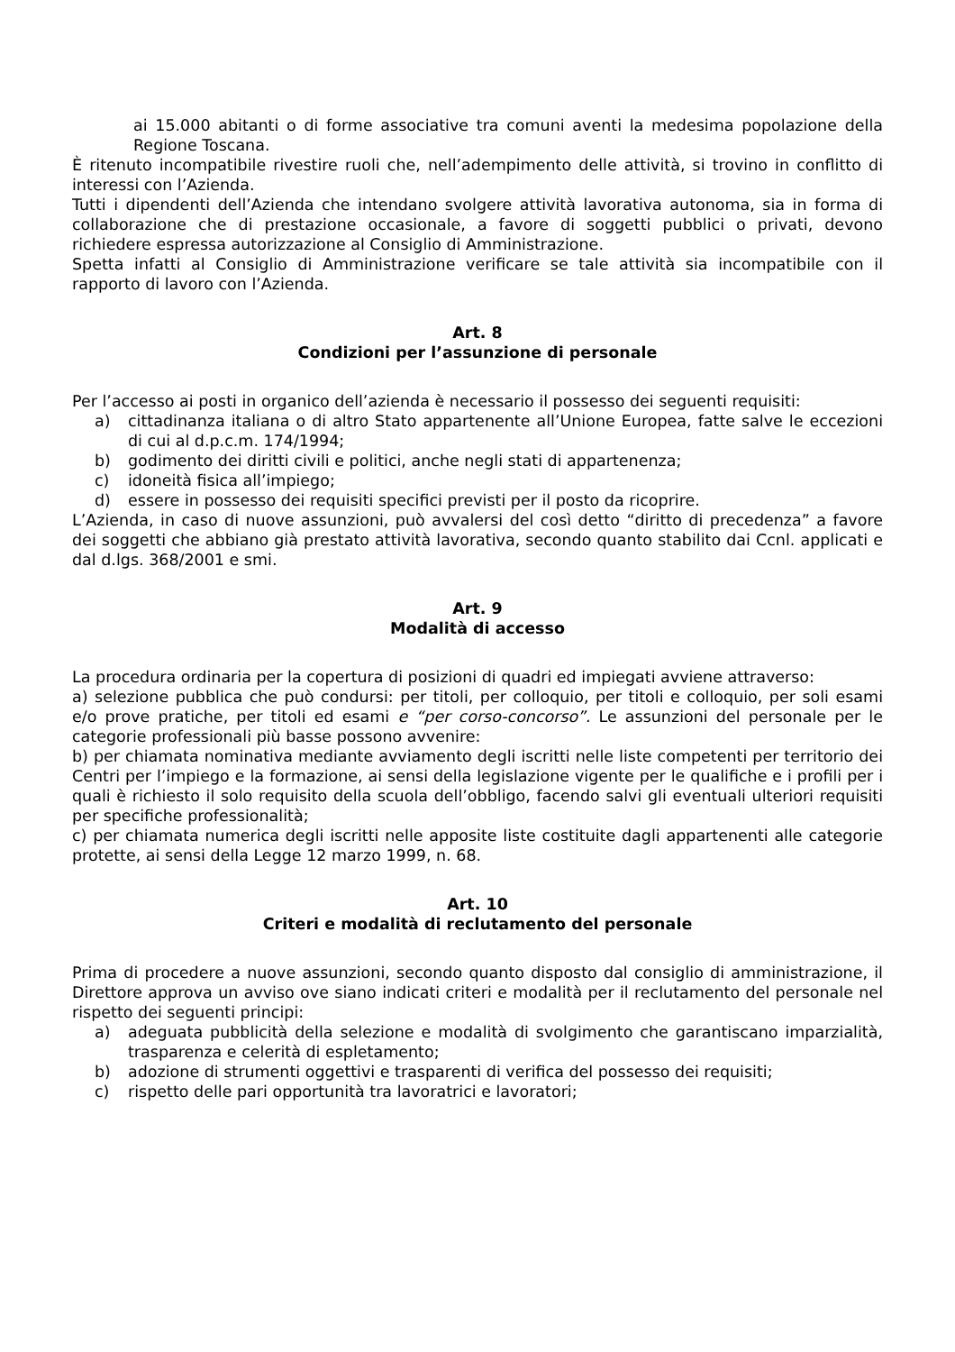ai 15.000 abitanti o di forme associative tra comuni aventi la medesima popolazione della Regione Toscana.
È ritenuto incompatibile rivestire ruoli che, nell’adempimento delle attività, si trovino in conflitto di interessi con l’Azienda.
Tutti i dipendenti dell’Azienda che intendano svolgere attività lavorativa autonoma, sia in forma di collaborazione che di prestazione occasionale, a favore di soggetti pubblici o privati, devono richiedere espressa autorizzazione al Consiglio di Amministrazione.
Spetta infatti al Consiglio di Amministrazione verificare se tale attività sia incompatibile con il rapporto di lavoro con l’Azienda.
Art. 8
Condizioni per l’assunzione di personale
Per l’accesso ai posti in organico dell’azienda è necessario il possesso dei seguenti requisiti:
a) cittadinanza italiana o di altro Stato appartenente all’Unione Europea, fatte salve le eccezioni di cui al d.p.c.m. 174/1994;
b) godimento dei diritti civili e politici, anche negli stati di appartenenza;
c) idoneità fisica all’impiego;
d) essere in possesso dei requisiti specifici previsti per il posto da ricoprire.
L’Azienda, in caso di nuove assunzioni, può avvalersi del così detto “diritto di precedenza” a favore dei soggetti che abbiano già prestato attività lavorativa, secondo quanto stabilito dai Ccnl. applicati e dal d.lgs. 368/2001 e smi.
Art. 9
Modalità di accesso
La procedura ordinaria per la copertura di posizioni di quadri ed impiegati avviene attraverso:
a) selezione pubblica che può condursi: per titoli, per colloquio, per titoli e colloquio, per soli esami e/o prove pratiche, per titoli ed esami e “per corso-concorso”. Le assunzioni del personale per le categorie professionali più basse possono avvenire:
b) per chiamata nominativa mediante avviamento degli iscritti nelle liste competenti per territorio dei Centri per l’impiego e la formazione, ai sensi della legislazione vigente per le qualifiche e i profili per i quali è richiesto il solo requisito della scuola dell’obbligo, facendo salvi gli eventuali ulteriori requisiti per specifiche professionalità;
c) per chiamata numerica degli iscritti nelle apposite liste costituite dagli appartenenti alle categorie protette, ai sensi della Legge 12 marzo 1999, n. 68.
Art. 10
Criteri e modalità di reclutamento del personale
Prima di procedere a nuove assunzioni, secondo quanto disposto dal consiglio di amministrazione, il Direttore approva un avviso ove siano indicati criteri e modalità per il reclutamento del personale nel rispetto dei seguenti principi:
a) adeguata pubblicità della selezione e modalità di svolgimento che garantiscano imparzialità, trasparenza e celerità di espletamento;
b) adozione di strumenti oggettivi e trasparenti di verifica del possesso dei requisiti;
c) rispetto delle pari opportunità tra lavoratrici e lavoratori;